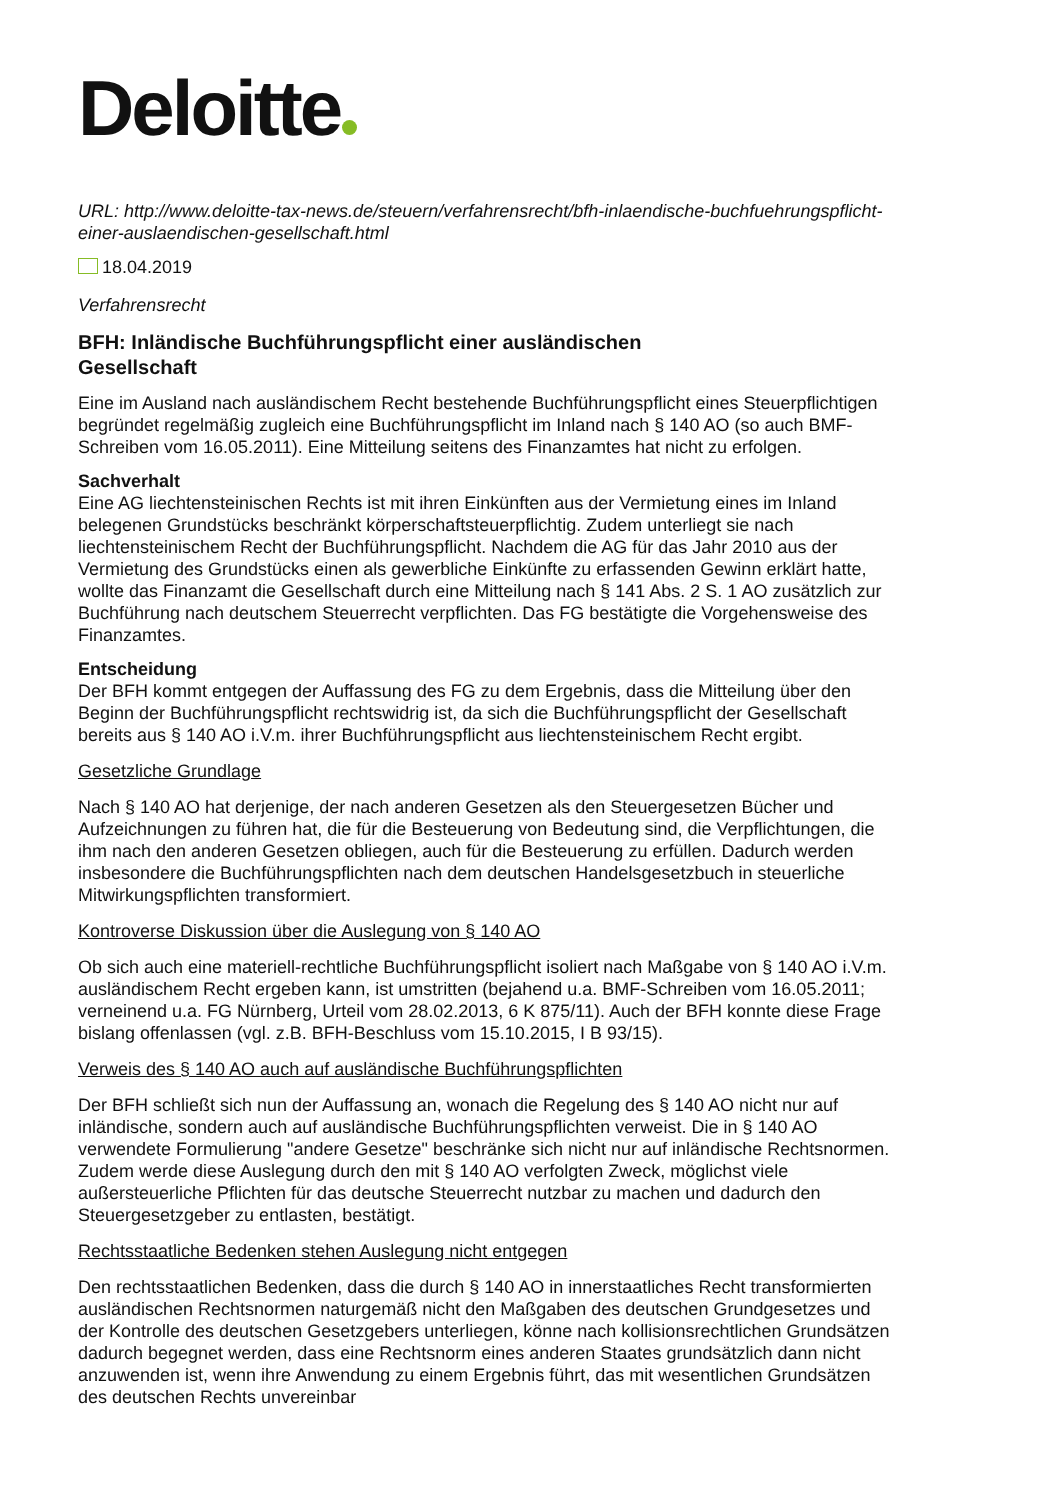Deloitte
URL: http://www.deloitte-tax-news.de/steuern/verfahrensrecht/bfh-inlaendische-buchfuehrungspflicht-einer-auslaendischen-gesellschaft.html
18.04.2019
Verfahrensrecht
BFH: Inländische Buchführungspflicht einer ausländischen Gesellschaft
Eine im Ausland nach ausländischem Recht bestehende Buchführungspflicht eines Steuerpflichtigen begründet regelmäßig zugleich eine Buchführungspflicht im Inland nach § 140 AO (so auch BMF-Schreiben vom 16.05.2011). Eine Mitteilung seitens des Finanzamtes hat nicht zu erfolgen.
Sachverhalt
Eine AG liechtensteinischen Rechts ist mit ihren Einkünften aus der Vermietung eines im Inland belegenen Grundstücks beschränkt körperschaftsteuerpflichtig. Zudem unterliegt sie nach liechtensteinischem Recht der Buchführungspflicht. Nachdem die AG für das Jahr 2010 aus der Vermietung des Grundstücks einen als gewerbliche Einkünfte zu erfassenden Gewinn erklärt hatte, wollte das Finanzamt die Gesellschaft durch eine Mitteilung nach § 141 Abs. 2 S. 1 AO zusätzlich zur Buchführung nach deutschem Steuerrecht verpflichten. Das FG bestätigte die Vorgehensweise des Finanzamtes.
Entscheidung
Der BFH kommt entgegen der Auffassung des FG zu dem Ergebnis, dass die Mitteilung über den Beginn der Buchführungspflicht rechtswidrig ist, da sich die Buchführungspflicht der Gesellschaft bereits aus § 140 AO i.V.m. ihrer Buchführungspflicht aus liechtensteinischem Recht ergibt.
Gesetzliche Grundlage
Nach § 140 AO hat derjenige, der nach anderen Gesetzen als den Steuergesetzen Bücher und Aufzeichnungen zu führen hat, die für die Besteuerung von Bedeutung sind, die Verpflichtungen, die ihm nach den anderen Gesetzen obliegen, auch für die Besteuerung zu erfüllen. Dadurch werden insbesondere die Buchführungspflichten nach dem deutschen Handelsgesetzbuch in steuerliche Mitwirkungspflichten transformiert.
Kontroverse Diskussion über die Auslegung von § 140 AO
Ob sich auch eine materiell-rechtliche Buchführungspflicht isoliert nach Maßgabe von § 140 AO i.V.m. ausländischem Recht ergeben kann, ist umstritten (bejahend u.a. BMF-Schreiben vom 16.05.2011; verneinend u.a. FG Nürnberg, Urteil vom 28.02.2013, 6 K 875/11). Auch der BFH konnte diese Frage bislang offenlassen (vgl. z.B. BFH-Beschluss vom 15.10.2015, I B 93/15).
Verweis des § 140 AO auch auf ausländische Buchführungspflichten
Der BFH schließt sich nun der Auffassung an, wonach die Regelung des § 140 AO nicht nur auf inländische, sondern auch auf ausländische Buchführungspflichten verweist. Die in § 140 AO verwendete Formulierung "andere Gesetze" beschränke sich nicht nur auf inländische Rechtsnormen. Zudem werde diese Auslegung durch den mit § 140 AO verfolgten Zweck, möglichst viele außersteuerliche Pflichten für das deutsche Steuerrecht nutzbar zu machen und dadurch den Steuergesetzgeber zu entlasten, bestätigt.
Rechtsstaatliche Bedenken stehen Auslegung nicht entgegen
Den rechtsstaatlichen Bedenken, dass die durch § 140 AO in innerstaatliches Recht transformierten ausländischen Rechtsnormen naturgemäß nicht den Maßgaben des deutschen Grundgesetzes und der Kontrolle des deutschen Gesetzgebers unterliegen, könne nach kollisionsrechtlichen Grundsätzen dadurch begegnet werden, dass eine Rechtsnorm eines anderen Staates grundsätzlich dann nicht anzuwenden ist, wenn ihre Anwendung zu einem Ergebnis führt, das mit wesentlichen Grundsätzen des deutschen Rechts unvereinbar